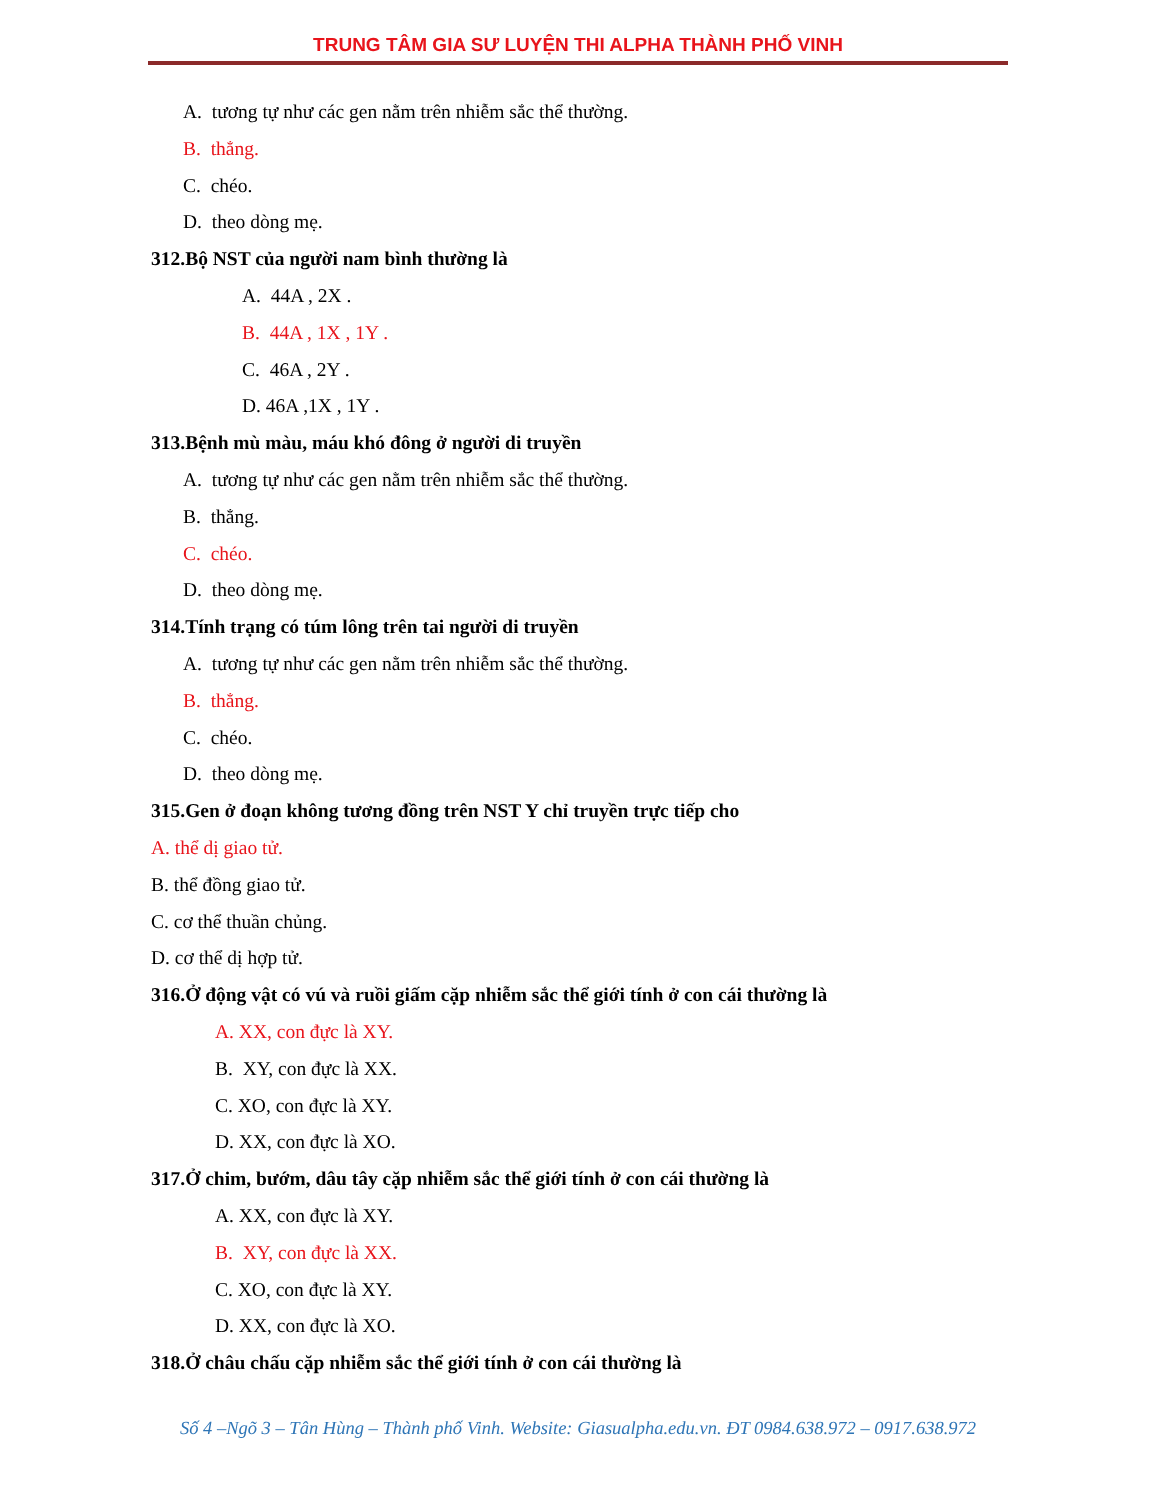TRUNG TÂM GIA SƯ LUYỆN THI ALPHA THÀNH PHỐ VINH
A. tương tự như các gen nằm trên nhiễm sắc thể thường.
B. thẳng.
C. chéo.
D. theo dòng mẹ.
312.Bộ NST của người nam bình thường là
A. 44A , 2X .
B. 44A , 1X , 1Y .
C. 46A , 2Y .
D. 46A ,1X , 1Y .
313.Bệnh mù màu, máu khó đông ở người di truyền
A. tương tự như các gen nằm trên nhiễm sắc thể thường.
B. thẳng.
C. chéo.
D. theo dòng mẹ.
314.Tính trạng có túm lông trên tai người di truyền
A. tương tự như các gen nằm trên nhiễm sắc thể thường.
B. thẳng.
C. chéo.
D. theo dòng mẹ.
315.Gen ở đoạn không tương đồng trên NST Y chỉ truyền trực tiếp cho
A. thể dị giao tử.
B. thể đồng giao tử.
C. cơ thể thuần chủng.
D. cơ thể dị hợp tử.
316.Ở động vật có vú và ruồi giấm cặp nhiễm sắc thể giới tính ở con cái thường là
A. XX, con đực là XY.
B. XY, con đực là XX.
C. XO, con đực là XY.
D. XX, con đực là XO.
317.Ở chim, bướm, dâu tây cặp nhiễm sắc thể giới tính ở con cái thường là
A. XX, con đực là XY.
B. XY, con đực là XX.
C. XO, con đực là XY.
D. XX, con đực là XO.
318.Ở châu chấu cặp nhiễm sắc thể giới tính ở con cái thường là
Số 4 –Ngõ 3 – Tân Hùng – Thành phố Vinh. Website: Giasualpha.edu.vn. ĐT 0984.638.972 – 0917.638.972